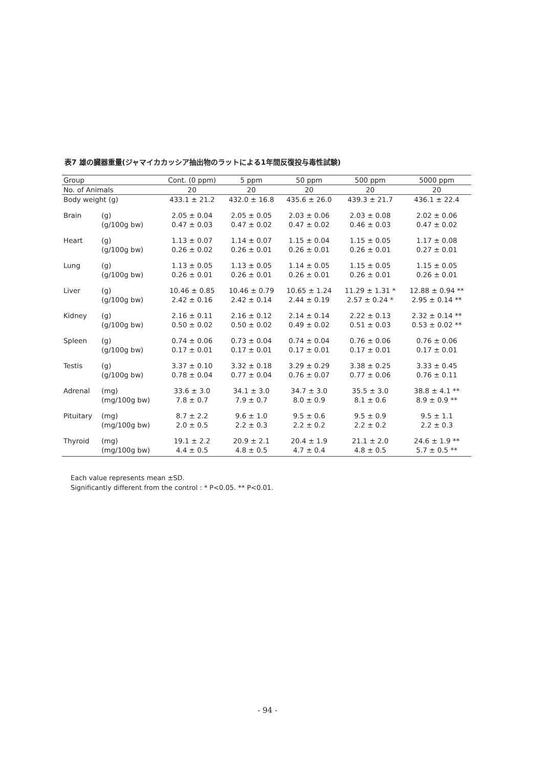表7 雄の臓器重量(ジャマイカカッシア抽出物のラットによる1年間反復投与毒性試験)
| Group | | Cont. (0 ppm) | 5 ppm | 50 ppm | 500 ppm | 5000 ppm |
| --- | --- | --- | --- | --- | --- | --- |
| No. of Animals | | 20 | 20 | 20 | 20 | 20 |
| Body weight (g) | | 433.1 ± 21.2 | 432.0 ± 16.8 | 435.6 ± 26.0 | 439.3 ± 21.7 | 436.1 ± 22.4 |
| Brain | (g) | 2.05 ± 0.04 | 2.05 ± 0.05 | 2.03 ± 0.06 | 2.03 ± 0.08 | 2.02 ± 0.06 |
| | (g/100g bw) | 0.47 ± 0.03 | 0.47 ± 0.02 | 0.47 ± 0.02 | 0.46 ± 0.03 | 0.47 ± 0.02 |
| Heart | (g) | 1.13 ± 0.07 | 1.14 ± 0.07 | 1.15 ± 0.04 | 1.15 ± 0.05 | 1.17 ± 0.08 |
| | (g/100g bw) | 0.26 ± 0.02 | 0.26 ± 0.01 | 0.26 ± 0.01 | 0.26 ± 0.01 | 0.27 ± 0.01 |
| Lung | (g) | 1.13 ± 0.05 | 1.13 ± 0.05 | 1.14 ± 0.05 | 1.15 ± 0.05 | 1.15 ± 0.05 |
| | (g/100g bw) | 0.26 ± 0.01 | 0.26 ± 0.01 | 0.26 ± 0.01 | 0.26 ± 0.01 | 0.26 ± 0.01 |
| Liver | (g) | 10.46 ± 0.85 | 10.46 ± 0.79 | 10.65 ± 1.24 | 11.29 ± 1.31 * | 12.88 ± 0.94 ** |
| | (g/100g bw) | 2.42 ± 0.16 | 2.42 ± 0.14 | 2.44 ± 0.19 | 2.57 ± 0.24 * | 2.95 ± 0.14 ** |
| Kidney | (g) | 2.16 ± 0.11 | 2.16 ± 0.12 | 2.14 ± 0.14 | 2.22 ± 0.13 | 2.32 ± 0.14 ** |
| | (g/100g bw) | 0.50 ± 0.02 | 0.50 ± 0.02 | 0.49 ± 0.02 | 0.51 ± 0.03 | 0.53 ± 0.02 ** |
| Spleen | (g) | 0.74 ± 0.06 | 0.73 ± 0.04 | 0.74 ± 0.04 | 0.76 ± 0.06 | 0.76 ± 0.06 |
| | (g/100g bw) | 0.17 ± 0.01 | 0.17 ± 0.01 | 0.17 ± 0.01 | 0.17 ± 0.01 | 0.17 ± 0.01 |
| Testis | (g) | 3.37 ± 0.10 | 3.32 ± 0.18 | 3.29 ± 0.29 | 3.38 ± 0.25 | 3.33 ± 0.45 |
| | (g/100g bw) | 0.78 ± 0.04 | 0.77 ± 0.04 | 0.76 ± 0.07 | 0.77 ± 0.06 | 0.76 ± 0.11 |
| Adrenal | (mg) | 33.6 ± 3.0 | 34.1 ± 3.0 | 34.7 ± 3.0 | 35.5 ± 3.0 | 38.8 ± 4.1 ** |
| | (mg/100g bw) | 7.8 ± 0.7 | 7.9 ± 0.7 | 8.0 ± 0.9 | 8.1 ± 0.6 | 8.9 ± 0.9 ** |
| Pituitary | (mg) | 8.7 ± 2.2 | 9.6 ± 1.0 | 9.5 ± 0.6 | 9.5 ± 0.9 | 9.5 ± 1.1 |
| | (mg/100g bw) | 2.0 ± 0.5 | 2.2 ± 0.3 | 2.2 ± 0.2 | 2.2 ± 0.2 | 2.2 ± 0.3 |
| Thyroid | (mg) | 19.1 ± 2.2 | 20.9 ± 2.1 | 20.4 ± 1.9 | 21.1 ± 2.0 | 24.6 ± 1.9 ** |
| | (mg/100g bw) | 4.4 ± 0.5 | 4.8 ± 0.5 | 4.7 ± 0.4 | 4.8 ± 0.5 | 5.7 ± 0.5 ** |
Each value represents mean ±SD.
Significantly different from the control : * P<0.05. ** P<0.01.
- 94 -